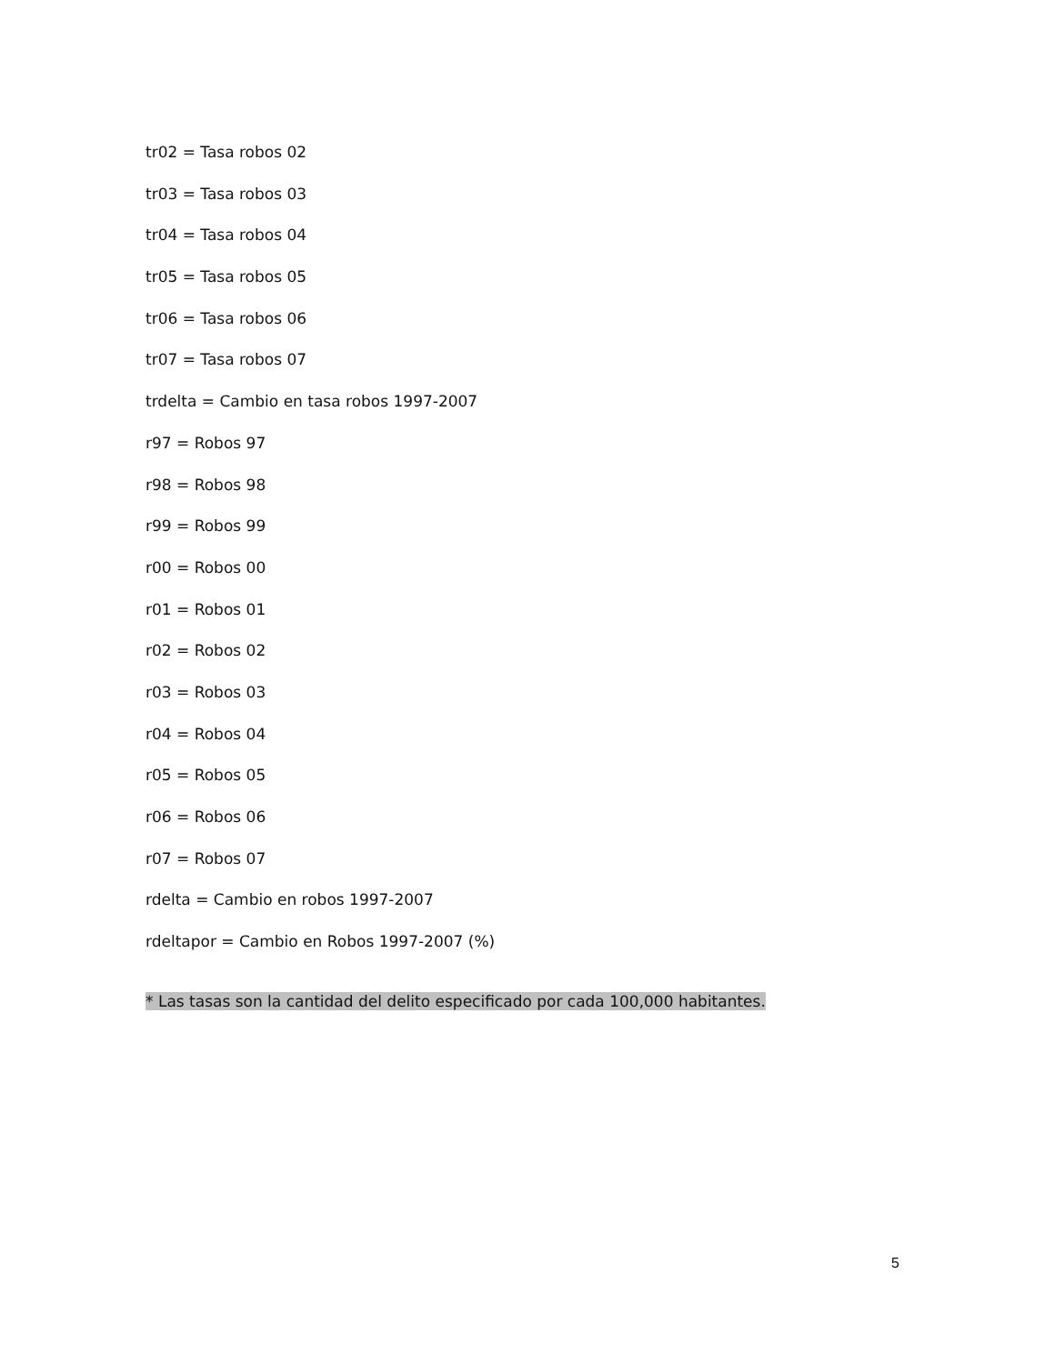tr02 = Tasa robos 02
tr03 = Tasa robos 03
tr04 = Tasa robos 04
tr05 = Tasa robos 05
tr06 = Tasa robos 06
tr07 = Tasa robos 07
trdelta = Cambio en tasa robos 1997-2007
r97 = Robos 97
r98 = Robos 98
r99 = Robos 99
r00 = Robos 00
r01 = Robos 01
r02 = Robos 02
r03 = Robos 03
r04 = Robos 04
r05 = Robos 05
r06 = Robos 06
r07 = Robos 07
rdelta = Cambio en robos 1997-2007
rdeltapor = Cambio en Robos 1997-2007 (%)
* Las tasas son la cantidad del delito especificado por cada 100,000 habitantes.
5